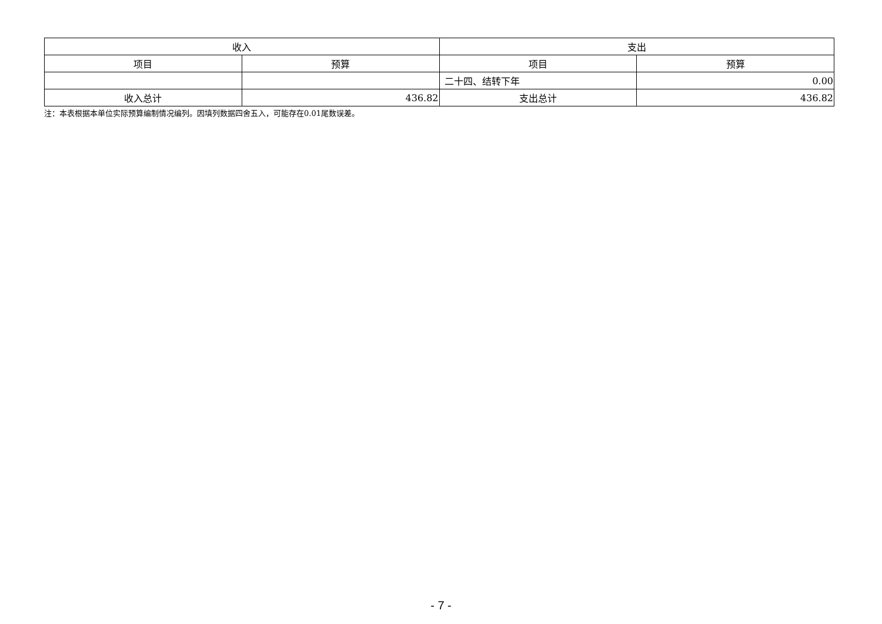| 收入 | | 支出 | |
| --- | --- | --- | --- |
| 项目 | 预算 | 项目 | 预算 |
| | | 二十四、结转下年 | 0.00 |
| 收入总计 | 436.82 | 支出总计 | 436.82 |
注：本表根据本单位实际预算编制情况编列。因填列数据四舍五入，可能存在0.01尾数误差。
- 7 -